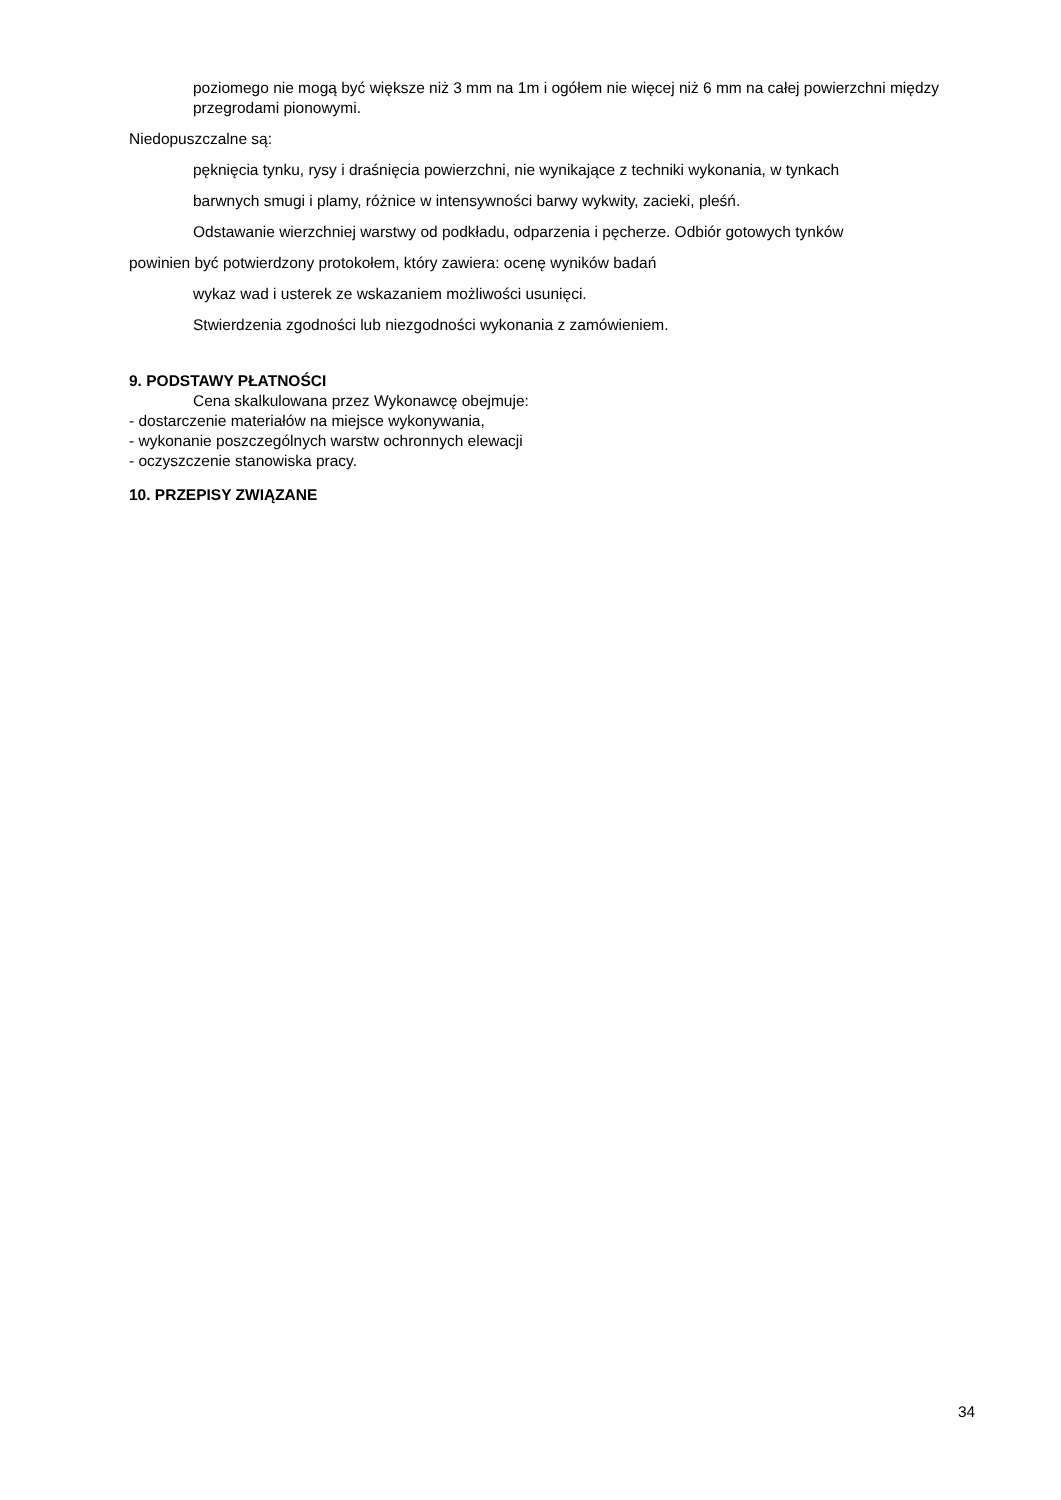poziomego nie mogą być większe niż 3 mm na 1m i ogółem nie więcej niż 6 mm na całej powierzchni między przegrodami pionowymi.
Niedopuszczalne są:
pęknięcia tynku, rysy i draśnięcia powierzchni, nie wynikające z techniki wykonania, w tynkach
barwnych smugi i plamy, różnice w intensywności barwy wykwity, zacieki, pleśń.
Odstawanie wierzchniej warstwy od podkładu, odparzenia i pęcherze. Odbiór gotowych tynków
powinien być potwierdzony protokołem, który zawiera: ocenę wyników badań
wykaz wad i usterek ze wskazaniem możliwości usunięci.
Stwierdzenia zgodności lub niezgodności wykonania z zamówieniem.
9. PODSTAWY PŁATNOŚCI
Cena skalkulowana przez Wykonawcę obejmuje:
- dostarczenie materiałów na miejsce wykonywania,
- wykonanie poszczególnych warstw ochronnych elewacji
- oczyszczenie stanowiska pracy.
10. PRZEPISY ZWIĄZANE
34